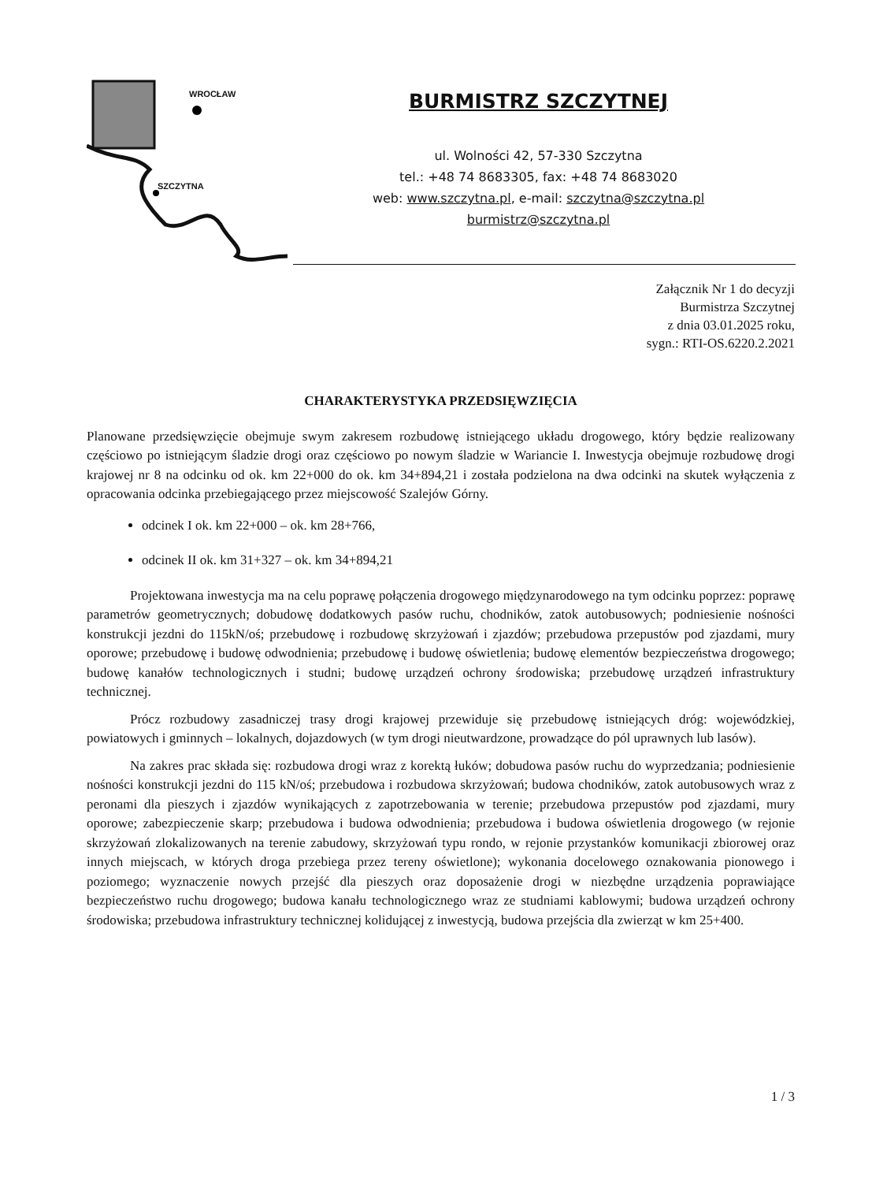WROCŁAW
SZCZYTNA
BURMISTRZ SZCZYTNEJ
ul. Wolności 42, 57-330 Szczytna
tel.: +48 74 8683305, fax: +48 74 8683020
web: www.szczytna.pl, e-mail: szczytna@szczytna.pl
burmistrz@szczytna.pl
Załącznik Nr 1 do decyzji
Burmistrza Szczytnej
z dnia 03.01.2025 roku,
sygn.: RTI-OS.6220.2.2021
CHARAKTERYSTYKA PRZEDSIĘWZIĘCIA
Planowane przedsięwzięcie obejmuje swym zakresem rozbudowę istniejącego układu drogowego, który będzie realizowany częściowo po istniejącym śladzie drogi oraz częściowo po nowym śladzie w Wariancie I. Inwestycja obejmuje rozbudowę drogi krajowej nr 8 na odcinku od ok. km 22+000 do ok. km 34+894,21 i została podzielona na dwa odcinki na skutek wyłączenia z opracowania odcinka przebiegającego przez miejscowość Szalejów Górny.
odcinek I ok. km 22+000 – ok. km 28+766,
odcinek II ok. km 31+327 – ok. km 34+894,21
Projektowana inwestycja ma na celu poprawę połączenia drogowego międzynarodowego na tym odcinku poprzez: poprawę parametrów geometrycznych; dobudowę dodatkowych pasów ruchu, chodników, zatok autobusowych; podniesienie nośności konstrukcji jezdni do 115kN/oś; przebudowę i rozbudowę skrzyżowań i zjazdów; przebudowa przepustów pod zjazdami, mury oporowe; przebudowę i budowę odwodnienia; przebudowę i budowę oświetlenia; budowę elementów bezpieczeństwa drogowego; budowę kanałów technologicznych i studni; budowę urządzeń ochrony środowiska; przebudowę urządzeń infrastruktury technicznej.
Prócz rozbudowy zasadniczej trasy drogi krajowej przewiduje się przebudowę istniejących dróg: wojewódzkiej, powiatowych i gminnych – lokalnych, dojazdowych (w tym drogi nieutwardzone, prowadzące do pól uprawnych lub lasów).
Na zakres prac składa się: rozbudowa drogi wraz z korektą łuków; dobudowa pasów ruchu do wyprzedzania; podniesienie nośności konstrukcji jezdni do 115 kN/oś; przebudowa i rozbudowa skrzyżowań; budowa chodników, zatok autobusowych wraz z peronami dla pieszych i zjazdów wynikających z zapotrzebowania w terenie; przebudowa przepustów pod zjazdami, mury oporowe; zabezpieczenie skarp; przebudowa i budowa odwodnienia; przebudowa i budowa oświetlenia drogowego (w rejonie skrzyżowań zlokalizowanych na terenie zabudowy, skrzyżowań typu rondo, w rejonie przystanków komunikacji zbiorowej oraz innych miejscach, w których droga przebiega przez tereny oświetlone); wykonania docelowego oznakowania pionowego i poziomego; wyznaczenie nowych przejść dla pieszych oraz doposażenie drogi w niezbędne urządzenia poprawiające bezpieczeństwo ruchu drogowego; budowa kanału technologicznego wraz ze studniami kablowymi; budowa urządzeń ochrony środowiska; przebudowa infrastruktury technicznej kolidującej z inwestycją, budowa przejścia dla zwierząt w km 25+400.
1 / 3